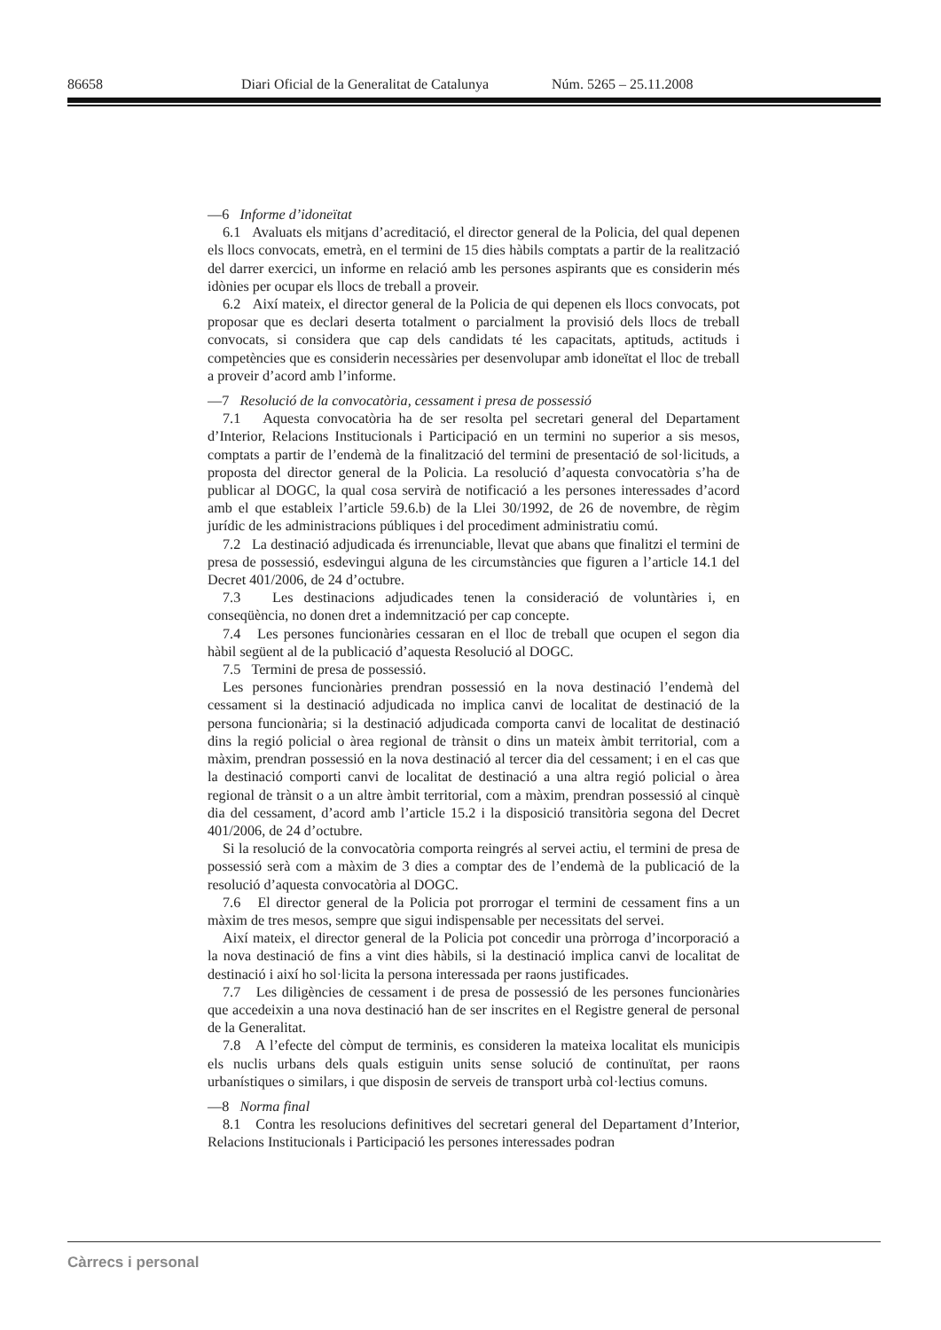86658 Diari Oficial de la Generalitat de Catalunya Núm. 5265 – 25.11.2008
—6 Informe d’idoneïtat
6.1 Avaluats els mitjans d’acreditació, el director general de la Policia, del qual depenen els llocs convocats, emetrà, en el termini de 15 dies hàbils comptats a partir de la realització del darrer exercici, un informe en relació amb les persones aspirants que es considerin més idònies per ocupar els llocs de treball a proveir.
6.2 Així mateix, el director general de la Policia de qui depenen els llocs convocats, pot proposar que es declari deserta totalment o parcialment la provisió dels llocs de treball convocats, si considera que cap dels candidats té les capacitats, aptituds, actituds i competències que es considerin necessàries per desenvolupar amb idoneïtat el lloc de treball a proveir d’acord amb l’informe.
—7 Resolució de la convocatòria, cessament i presa de possessió
7.1 Aquesta convocatòria ha de ser resolta pel secretari general del Departament d’Interior, Relacions Institucionals i Participació en un termini no superior a sis mesos, comptats a partir de l’endemà de la finalització del termini de presentació de sol·licituds, a proposta del director general de la Policia. La resolució d’aquesta convocatòria s’ha de publicar al DOGC, la qual cosa servirà de notificació a les persones interessades d’acord amb el que estableix l’article 59.6.b) de la Llei 30/1992, de 26 de novembre, de règim jurídic de les administracions públiques i del procediment administratiu comú.
7.2 La destinació adjudicada és irrenunciable, llevat que abans que finalitzi el termini de presa de possessió, esdevingui alguna de les circumstàncies que figuren a l’article 14.1 del Decret 401/2006, de 24 d’octubre.
7.3 Les destinacions adjudicades tenen la consideració de voluntàries i, en conseqüència, no donen dret a indemnització per cap concepte.
7.4 Les persones funcionàries cessaran en el lloc de treball que ocupen el segon dia hàbil següent al de la publicació d’aquesta Resolució al DOGC.
7.5 Termini de presa de possessió.
Les persones funcionàries prendran possessió en la nova destinació l’endemà del cessament si la destinació adjudicada no implica canvi de localitat de destinació de la persona funcionària; si la destinació adjudicada comporta canvi de localitat de destinació dins la regió policial o àrea regional de trànsit o dins un mateix àmbit territorial, com a màxim, prendran possessió en la nova destinació al tercer dia del cessament; i en el cas que la destinació comporti canvi de localitat de destinació a una altra regió policial o àrea regional de trànsit o a un altre àmbit territorial, com a màxim, prendran possessió al cinquè dia del cessament, d’acord amb l’article 15.2 i la disposició transitòria segona del Decret 401/2006, de 24 d’octubre.
Si la resolució de la convocatòria comporta reingrés al servei actiu, el termini de presa de possessió serà com a màxim de 3 dies a comptar des de l’endemà de la publicació de la resolució d’aquesta convocatòria al DOGC.
7.6 El director general de la Policia pot prorrogar el termini de cessament fins a un màxim de tres mesos, sempre que sigui indispensable per necessitats del servei.
Així mateix, el director general de la Policia pot concedir una pròrroga d’incorporació a la nova destinació de fins a vint dies hàbils, si la destinació implica canvi de localitat de destinació i així ho sol·licita la persona interessada per raons justificades.
7.7 Les diligències de cessament i de presa de possessió de les persones funcionàries que accedeixin a una nova destinació han de ser inscrites en el Registre general de personal de la Generalitat.
7.8 A l’efecte del còmput de terminis, es consideren la mateixa localitat els municipis els nuclis urbans dels quals estiguin units sense solució de continuïtat, per raons urbanístiques o similars, i que disposin de serveis de transport urbà col·lectius comuns.
—8 Norma final
8.1 Contra les resolucions definitives del secretari general del Departament d’Interior, Relacions Institucionals i Participació les persones interessades podran
Càrrecs i personal